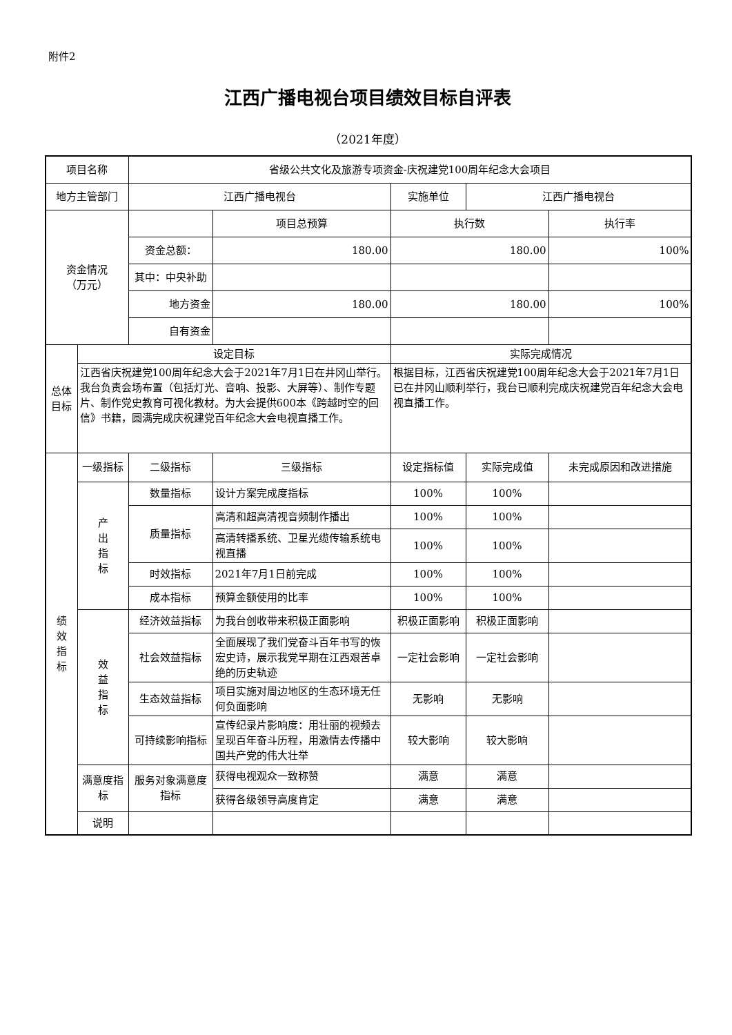附件2
江西广播电视台项目绩效目标自评表
（2021年度）
| 项目名称 | | 省级公共文化及旅游专项资金-庆祝建党100周年纪念大会项目 | | | | | |
| 地方主管部门 | | 江西广播电视台 | | 实施单位 | 江西广播电视台 | | |
| 资金情况 （万元） | | | 项目总预算 | 执行数 | | 执行率 | |
| | | 资金总额： | 180.00 | 180.00 | | 100% | |
| | | 其中：中央补助 | | | | | |
| | | 地方资金 | 180.00 | 180.00 | | 100% | |
| | | 自有资金 | | | | | |
| 总体目标 | 设定目标 | | | 实际完成情况 | | | |
| | 江西省庆祝建党100周年纪念大会于2021年7月1日在井冈山举行。我台负责会场布置（包括灯光、音响、投影、大屏等）、制作专题片、制作党史教育可视化教材。为大会提供600本《跨越时空的回信》书籍，圆满完成庆祝建党百年纪念大会电视直播工作。 | | | 根据目标，江西省庆祝建党100周年纪念大会于2021年7月1日已在井冈山顺利举行，我台已顺利完成庆祝建党百年纪念大会电视直播工作。 | | | |
| 绩 效 指 标 | 一级指标 | 二级指标 | 三级指标 | 设定指标值 | 实际完成值 | 未完成原因和改进措施 | |
| | 产 出 指 标 | 数量指标 | 设计方案完成度指标 | 100% | 100% | | |
| | | 质量指标 | 高清和超高清视音频制作播出 | 100% | 100% | | |
| | | | 高清转播系统、卫星光缆传输系统电视直播 | 100% | 100% | | |
| | | 时效指标 | 2021年7月1日前完成 | 100% | 100% | | |
| | | 成本指标 | 预算金额使用的比率 | 100% | 100% | | |
| | 效 益 指 标 | 经济效益指标 | 为我台创收带来积极正面影响 | 积极正面影响 | 积极正面影响 | | |
| | | 社会效益指标 | 全面展现了我们党奋斗百年书写的恢宏史诗，展示我党早期在江西艰苦卓绝的历史轨迹 | 一定社会影响 | 一定社会影响 | | |
| | | 生态效益指标 | 项目实施对周边地区的生态环境无任何负面影响 | 无影响 | 无影响 | | |
| | | 可持续影响指标 | 宣传纪录片影响度：用壮丽的视频去呈现百年奋斗历程，用激情去传播中国共产党的伟大壮举 | 较大影响 | 较大影响 | | |
| | 满意度指标 | 服务对象满意度指标 | 获得电视观众一致称赞 | 满意 | 满意 | | |
| | | | 获得各级领导高度肯定 | 满意 | 满意 | | |
| | 说明 | | | | | | |